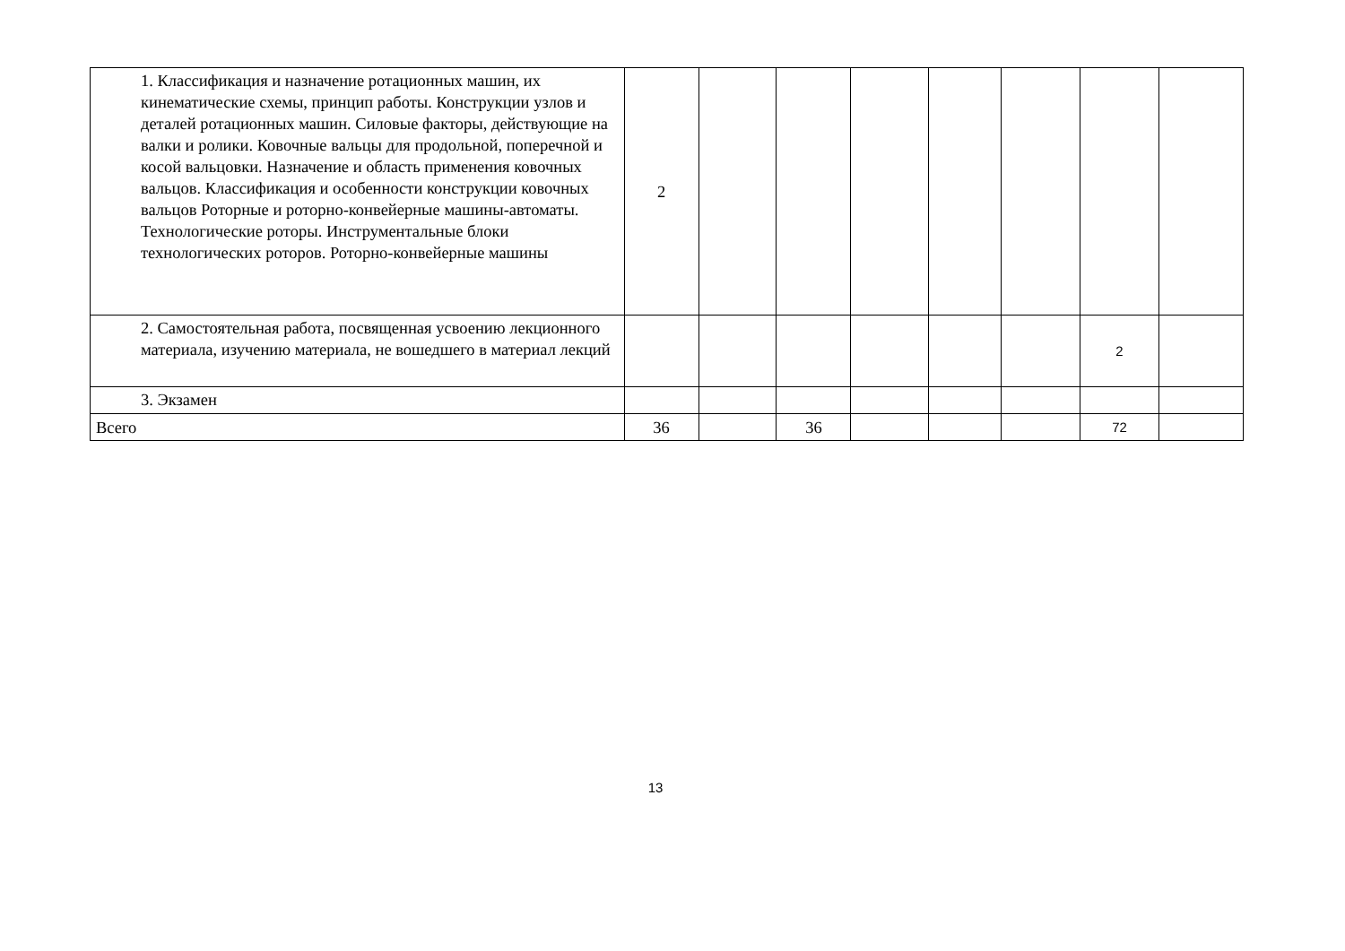| 1. Классификация и назначение ротационных машин, их кинематические схемы, принцип работы. Конструкции узлов и деталей ротационных машин. Силовые факторы, действующие на валки и ролики. Ковочные вальцы для продольной, поперечной и косой вальцовки. Назначение и область применения ковочных вальцов. Классификация и особенности конструкции ковочных вальцов Роторные и роторно-конвейерные машины-автоматы. Технологические роторы. Инструментальные блоки технологических роторов. Роторно-конвейерные машины | 2 | | | | | | | |
| 2. Самостоятельная работа, посвященная усвоению лекционного материала, изучению материала, не вошедшего в материал лекций | | | | | | | 2 | |
| 3. Экзамен | | | | | | | | |
| Всего | 36 | | 36 | | | | 72 | |
13